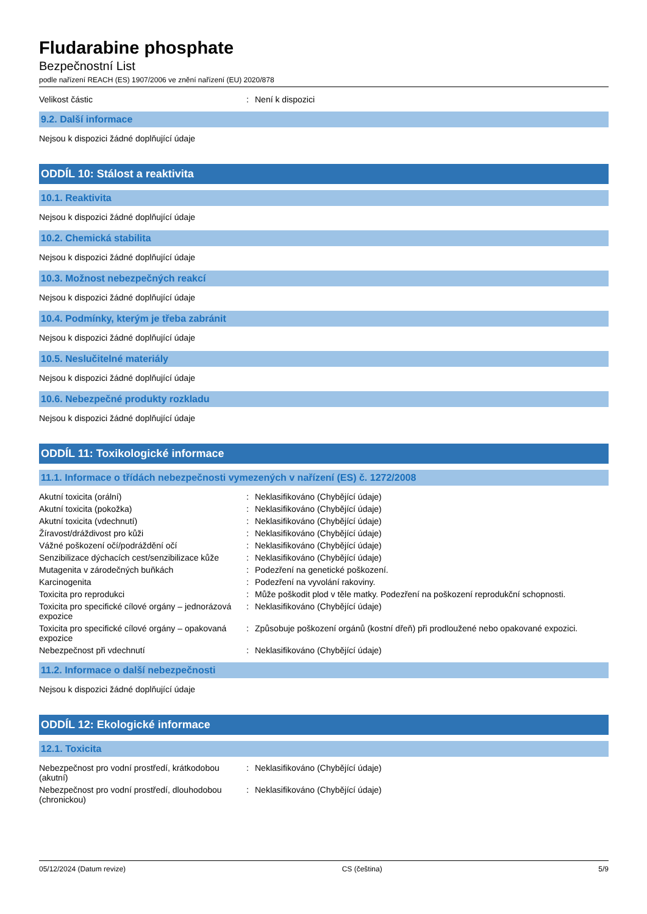Fludarabine phosphate
Bezpečnostní List
podle nařízení REACH (ES) 1907/2006 ve znění nařízení (EU) 2020/878
| Velikost částic | : | Není k dispozici |
9.2. Další informace
Nejsou k dispozici žádné doplňující údaje
ODDÍL 10: Stálost a reaktivita
10.1. Reaktivita
Nejsou k dispozici žádné doplňující údaje
10.2. Chemická stabilita
Nejsou k dispozici žádné doplňující údaje
10.3. Možnost nebezpečných reakcí
Nejsou k dispozici žádné doplňující údaje
10.4. Podmínky, kterým je třeba zabránit
Nejsou k dispozici žádné doplňující údaje
10.5. Neslučitelné materiály
Nejsou k dispozici žádné doplňující údaje
10.6. Nebezpečné produkty rozkladu
Nejsou k dispozici žádné doplňující údaje
ODDÍL 11: Toxikologické informace
11.1. Informace o třídách nebezpečnosti vymezených v nařízení (ES) č. 1272/2008
| Akutní toxicita (orální) | : | Neklasifikováno (Chybějící údaje) |
| Akutní toxicita (pokožka) | : | Neklasifikováno (Chybějící údaje) |
| Akutní toxicita (vdechnutí) | : | Neklasifikováno (Chybějící údaje) |
| Žíravost/dráždivost pro kůži | : | Neklasifikováno (Chybějící údaje) |
| Vážné poškození očí/podráždění očí | : | Neklasifikováno (Chybějící údaje) |
| Senzibilizace dýchacích cest/senzibilizace kůže | : | Neklasifikováno (Chybějící údaje) |
| Mutagenita v zárodečných buňkách | : | Podezření na genetické poškození. |
| Karcinogenita | : | Podezření na vyvolání rakoviny. |
| Toxicita pro reprodukci | : | Může poškodit plod v těle matky. Podezření na poškození reprodukční schopnosti. |
| Toxicita pro specifické cílové orgány – jednorázová expozice | : | Neklasifikováno (Chybějící údaje) |
| Toxicita pro specifické cílové orgány – opakovaná expozice | : | Způsobuje poškození orgánů (kostní dřeň) při prodloužené nebo opakované expozici. |
| Nebezpečnost při vdechnutí | : | Neklasifikováno (Chybějící údaje) |
11.2. Informace o další nebezpečnosti
Nejsou k dispozici žádné doplňující údaje
ODDÍL 12: Ekologické informace
12.1. Toxicita
| Nebezpečnost pro vodní prostředí, krátkodobou (akutní) | : | Neklasifikováno (Chybějící údaje) |
| Nebezpečnost pro vodní prostředí, dlouhodobou (chronickou) | : | Neklasifikováno (Chybějící údaje) |
05/12/2024 (Datum revize) CS (čeština) 5/9